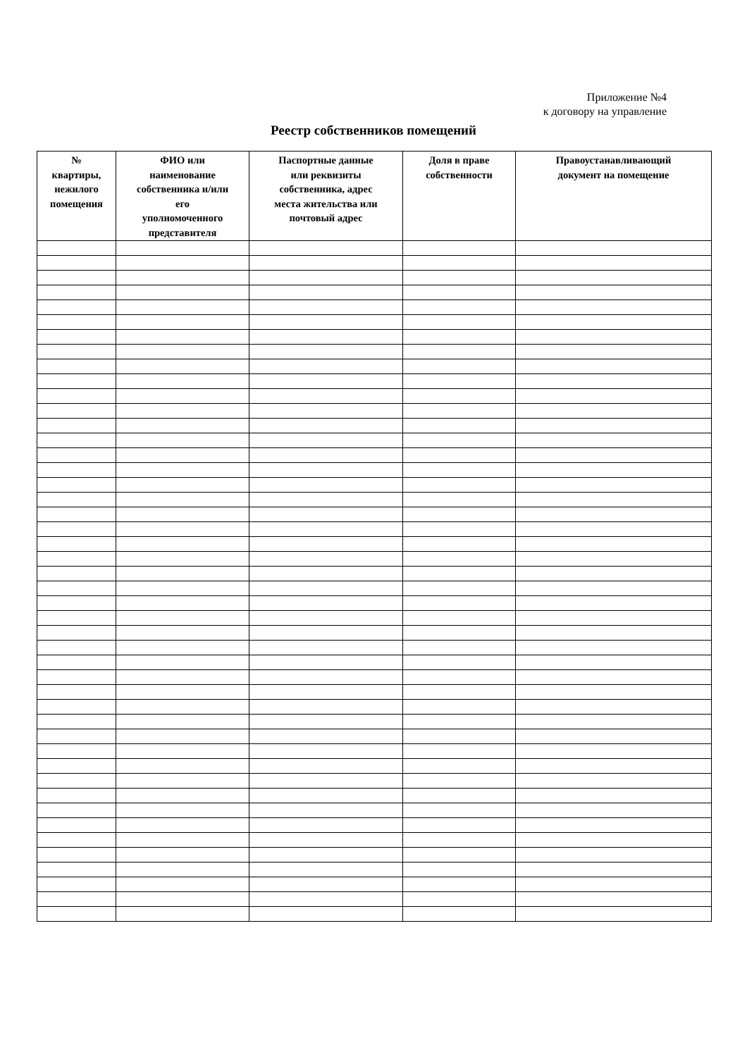Приложение №4
к договору на управление
Реестр собственников помещений
| № квартиры, нежилого помещения | ФИО или наименование собственника и/или его уполномоченного представителя | Паспортные данные или реквизиты собственника, адрес места жительства или почтовый адрес | Доля в праве собственности | Правоустанавливающий документ на помещение |
| --- | --- | --- | --- | --- |